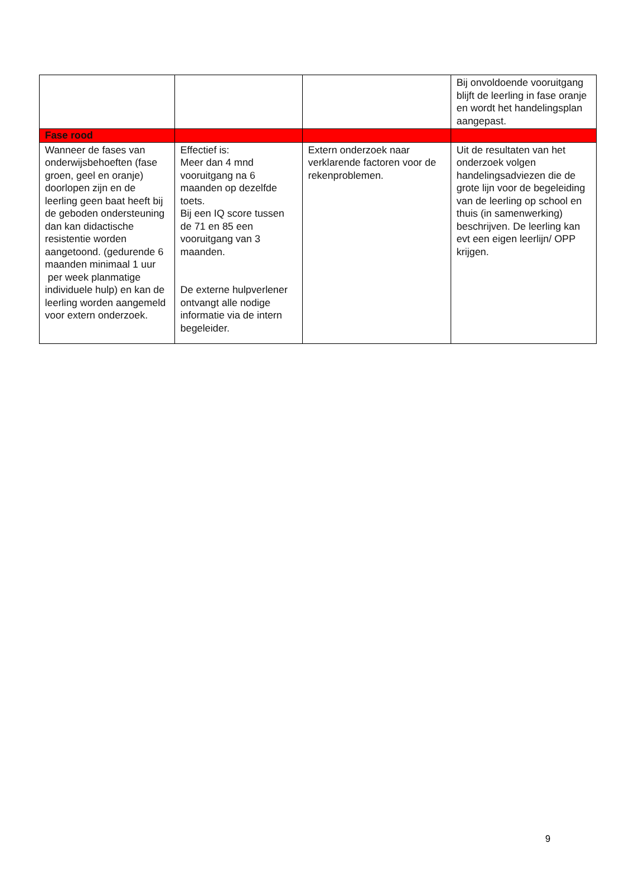| | | | Bij onvoldoende vooruitgang blijft de leerling in fase oranje en wordt het handelingsplan aangepast. |
| Fase rood | | | |
| Wanneer de fases van onderwijsbehoeften (fase groen, geel en oranje) doorlopen zijn en de leerling geen baat heeft bij de geboden ondersteuning dan kan didactische resistentie worden aangetoond. (gedurende 6 maanden minimaal 1 uur per week planmatige individuele hulp) en kan de leerling worden aangemeld voor extern onderzoek. | Effectief is: Meer dan 4 mnd vooruitgang na 6 maanden op dezelfde toets. Bij een IQ score tussen de 71 en 85 een vooruitgang van 3 maanden. De externe hulpverlener ontvangt alle nodige informatie via de intern begeleider. | Extern onderzoek naar verklarende factoren voor de rekenproblemen. | Uit de resultaten van het onderzoek volgen handelingsadviezen die de grote lijn voor de begeleiding van de leerling op school en thuis (in samenwerking) beschrijven. De leerling kan evt een eigen leerlijn/ OPP krijgen. |
9